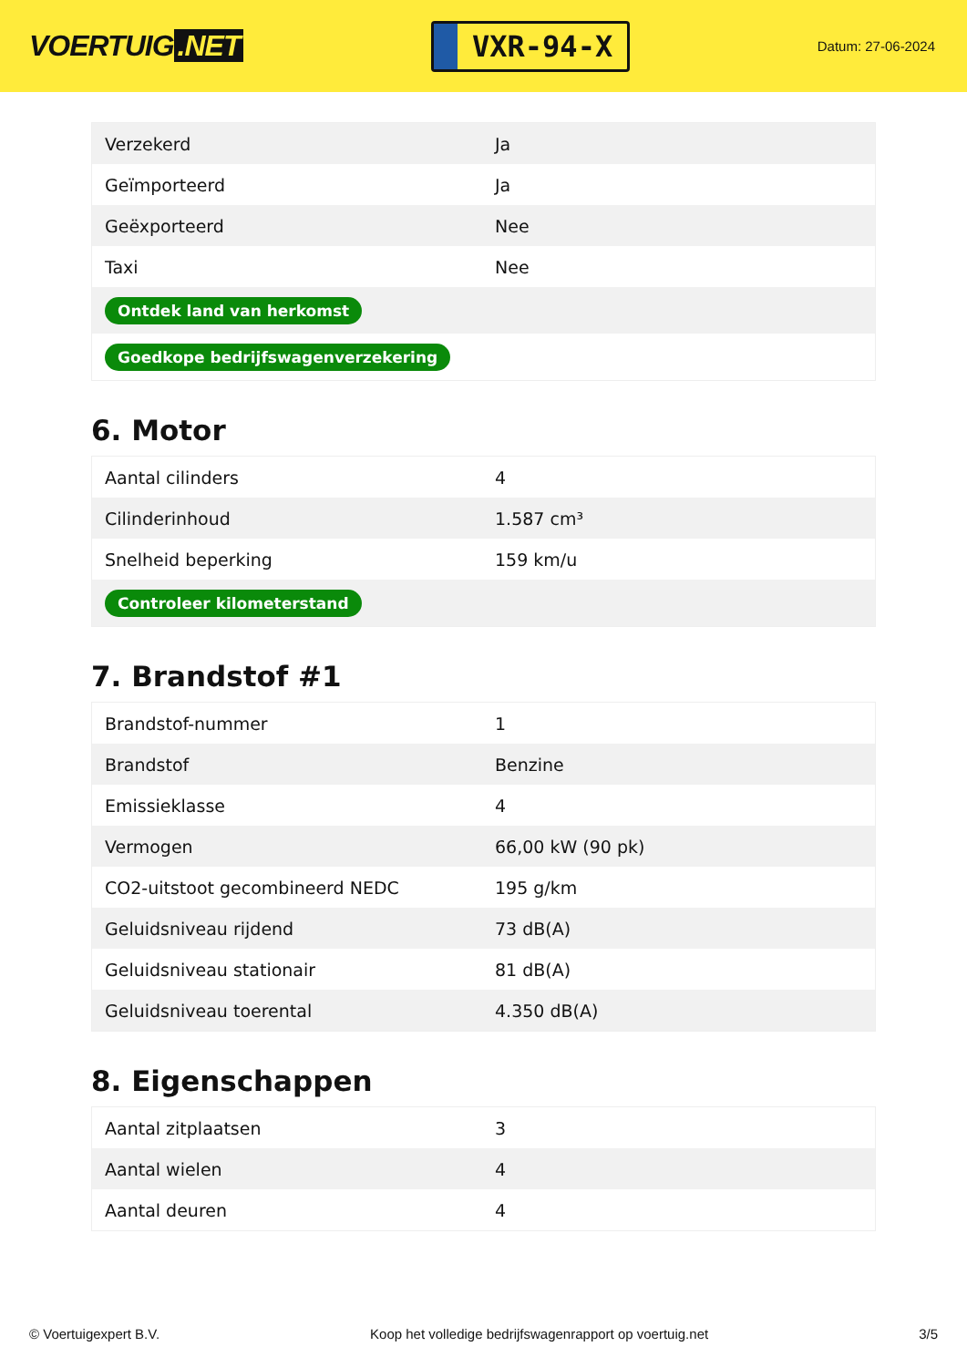VOERTUIG.NET
VXR-94-X
Datum: 27-06-2024
| Verzekerd | Ja |
| Geïmporteerd | Ja |
| Geëxporteerd | Nee |
| Taxi | Nee |
| Ontdek land van herkomst | |
| Goedkope bedrijfswagenverzekering | |
6. Motor
| Aantal cilinders | 4 |
| Cilinderinhoud | 1.587 cm³ |
| Snelheid beperking | 159 km/u |
| Controleer kilometerstand | |
7. Brandstof #1
| Brandstof-nummer | 1 |
| Brandstof | Benzine |
| Emissieklasse | 4 |
| Vermogen | 66,00 kW (90 pk) |
| CO2-uitstoot gecombineerd NEDC | 195 g/km |
| Geluidsniveau rijdend | 73 dB(A) |
| Geluidsniveau stationair | 81 dB(A) |
| Geluidsniveau toerental | 4.350 dB(A) |
8. Eigenschappen
| Aantal zitplaatsen | 3 |
| Aantal wielen | 4 |
| Aantal deuren | 4 |
© Voertuigexpert B.V. Koop het volledige bedrijfswagenrapport op voertuig.net 3/5